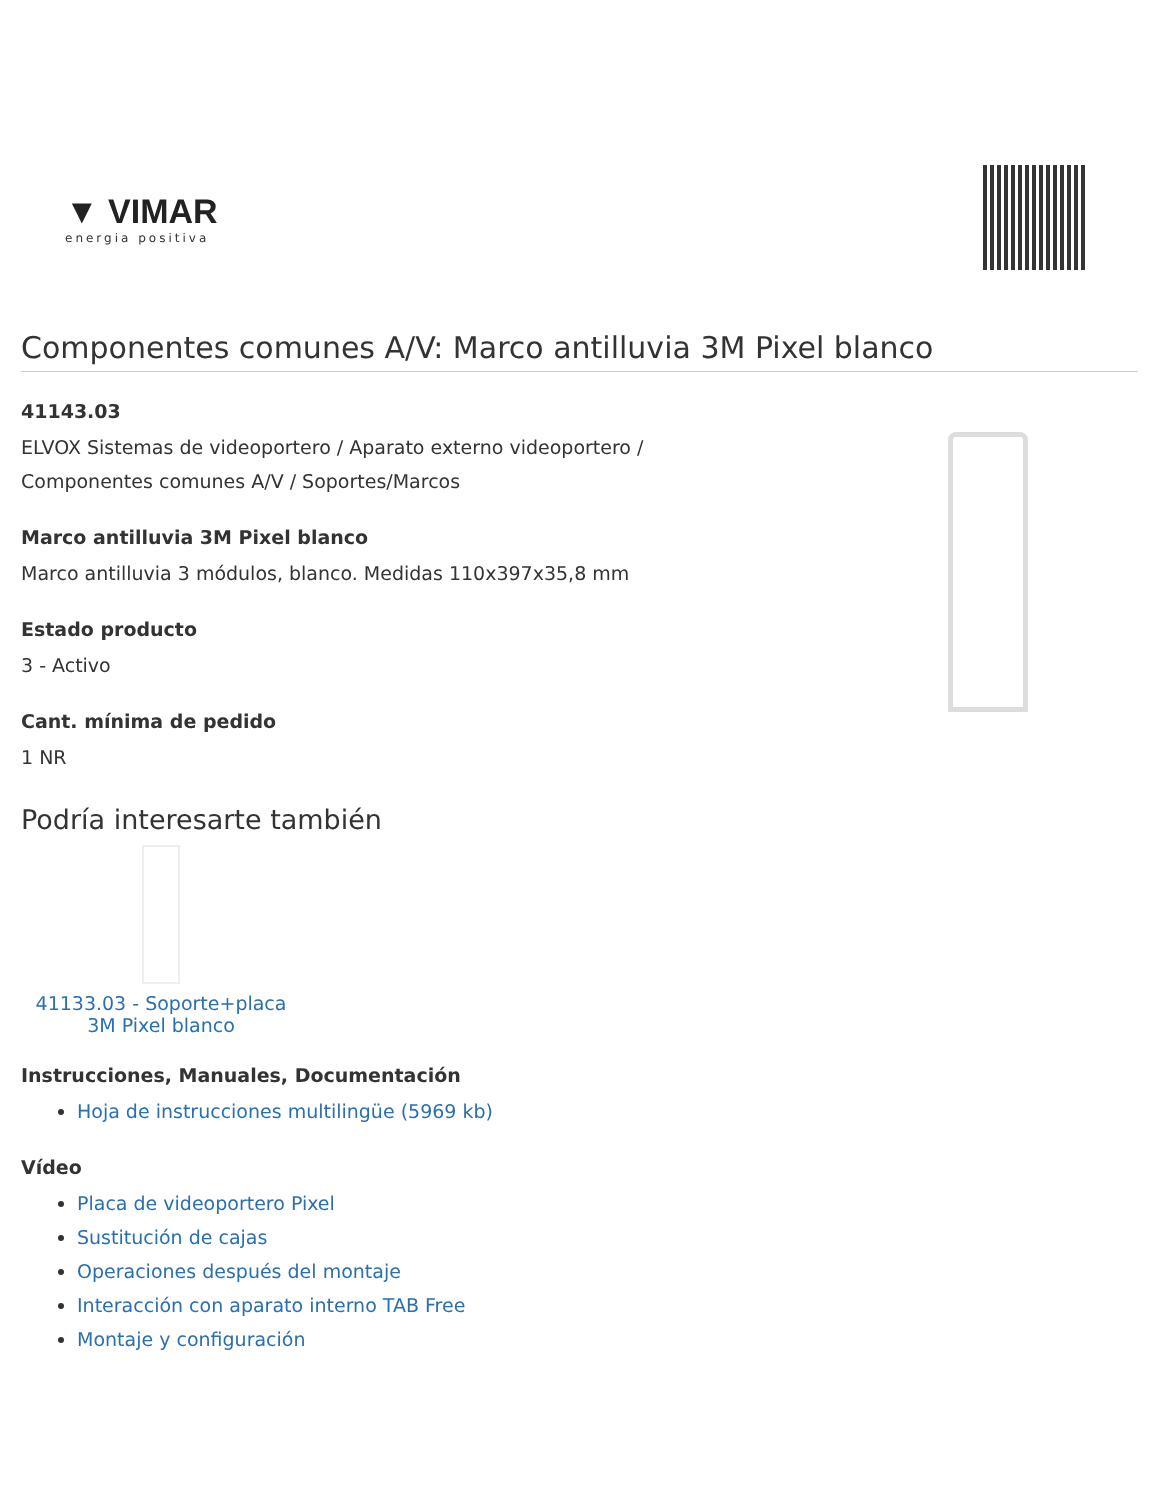▼ VIMAR
energia positiva
Componentes comunes A/V: Marco antilluvia 3M Pixel blanco
41143.03
ELVOX Sistemas de videoportero / Aparato externo videoportero /
Componentes comunes A/V / Soportes/Marcos
Marco antilluvia 3M Pixel blanco
Marco antilluvia 3 módulos, blanco. Medidas 110x397x35,8 mm
Estado producto
3 - Activo
Cant. mínima de pedido
1 NR
Podría interesarte también
41133.03 - Soporte+placa 3M Pixel blanco
Instrucciones, Manuales, Documentación
Hoja de instrucciones multilingüe (5969 kb)
Vídeo
Placa de videoportero Pixel
Sustitución de cajas
Operaciones después del montaje
Interacción con aparato interno TAB Free
Montaje y configuración